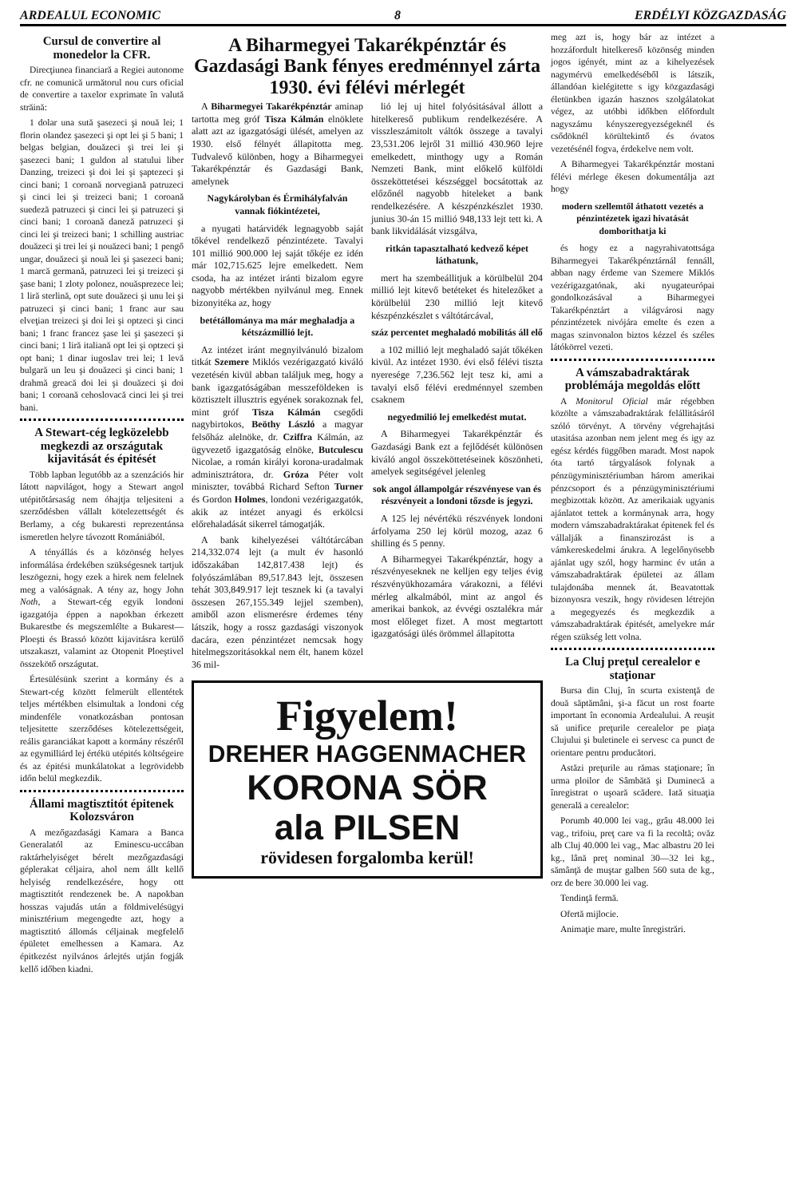ARDEALUL ECONOMIC 8 ERDÉLYI KÖZGAZDASÁG
Cursul de convertire al monedelor la CFR.
Direcţiunea financiară a Regiei autonome cfr. ne comunică următorul nou curs oficial de convertire a taxelor exprimate în valută străină:
1 dolar una sută şasezeci şi nouă lei; 1 florin olandez şasezeci şi opt lei şi 5 bani; 1 belgas belgian, douăzeci şi trei lei şi şasezeci bani; 1 guldon al statului liber Danzing, treizeci şi doi lei şi şaptezeci şi cinci bani; 1 coroană norvegiană patruzeci şi cinci lei şi treizeci bani; 1 coroană suedeză patruzeci şi cinci lei şi patruzeci şi cinci bani; 1 coroană daneză patruzeci şi cinci lei şi treizeci bani; 1 schilling austriac douăzeci şi trei lei şi nouăzeci bani; 1 pengő ungar, douăzeci şi nouă lei şi şasezeci bani; 1 marcă germană, patruzeci lei şi treizeci şi şase bani; 1 zloty polonez, nouăsprezece lei; 1 liră sterlină, opt sute douăzeci şi unu lei şi patruzeci şi cinci bani; 1 franc aur sau elveţian treizeci şi doi lei şi optzeci şi cinci bani; 1 franc francez şase lei şi şasezeci şi cinci bani; 1 liră italiană opt lei şi optzeci şi opt bani; 1 dinar iugoslav trei lei; 1 levă bulgară un leu şi douăzeci şi cinci bani; 1 drahmă greacă doi lei şi douăzeci şi doi bani; 1 coroană cehoslovacă cinci lei şi trei bani.
A Stewart-cég legközelebb megkezdi az országutak kijavitását és épitését
Több lapban legutóbb az a szenzációs hir látott napvilágot, hogy a Stewart angol utépitőtársaság nem óhajtja teljesiteni a szerződésben vállalt kötelezettségét és Berlamy, a cég bukaresti reprezentánsa ismeretlen helyre távozott Romániából.
A tényállás és a közönség helyes informálása érdekében szükségesnek tartjuk leszögezni, hogy ezek a hirek nem felelnek meg a valóságnak. A tény az, hogy John Noth, a Stewart-cég egyik londoni igazgatója éppen a napokban érkezett Bukarestbe és megszemlélte a Bukarest—Ploeşti és Brassó között kijavitásra kerülő utszakaszt, valamint az Otopenit Ploeştivel összekötő országutat.
Értesülésünk szerint a kormány és a Stewart-cég között felmerült ellentétek teljes mértékben elsimultak a londoni cég mindenféle vonatkozásban pontosan teljesitette szerződéses kötelezettségeit, reális garanciákat kapott a kormány részéről az egymilliárd lej értékü utépités költségeire és az épitési munkálatokat a legrövidebb időn belül megkezdik.
Állami magtisztitót épitenek Kolozsváron
A mezőgazdasági Kamara a Banca Generalatól az Eminescu-uccában raktárhelyiséget bérelt mezőgazdasági géplerakat céljaira, ahol nem állt kellő helyiség rendelkezésére, hogy ott magtisztitót rendezenek be. A napokban hosszas vajudás után a földmivelésügyi minisztérium megengedte azt, hogy a magtisztitó állomás céljainak megfelelő épületet emelhessen a Kamara. Az épitkezést nyilvános árlejtés utján fogják kellő időben kiadni.
A Biharmegyei Takarékpénztár és Gazdasági Bank fényes eredménnyel zárta 1930. évi félévi mérlegét
A Biharmegyei Takarékpénztár aminap tartotta meg gróf Tisza Kálmán elnöklete alatt azt az igazgatósági ülését, amelyen az 1930. első félnyét állapitotta meg. Tudvalevő különben, hogy a Biharmegyei Takarékpénztár és Gazdasági Bank, amelynek
Nagykárolyban és Érmihályfalván vannak fiókintézetei,
a nyugati határvidék legnagyobb saját tőkével rendelkező pénzintézete. Tavalyi 101 millió 900.000 lej saját tőkéje ez idén már 102,715.625 lejre emelkedett. Nem csoda, ha az intézet iránti bizalom egyre nagyobb mértékben nyilvánul meg. Ennek bizonyitéka az, hogy
betétállománya ma már meghaladja a kétszázmillió lejt.
Az intézet iránt megnyilvánuló bizalom titkát Szemere Miklós vezérigazgató kiváló vezetésén kivül abban találjuk meg, hogy a bank igazgatóságában messzeföldeken is köztisztelt illusztris egyének sorakoznak fel, mint gróf Tisza Kálmán csegődi nagybirtokos, Beöthy László a magyar felsőház alelnöke, dr. Cziffra Kálmán, az ügyvezető igazgatóság elnöke, Butculescu Nicolae, a román királyi korona-uradalmak adminisztrátora, dr. Gróza Péter volt miniszter, továbbá Richard Sefton Turner és Gordon Holmes, londoni vezérigazgatók, akik az intézet anyagi és erkölcsi előrehaladását sikerrel támogatják.
A bank kihelyezései váltótárcában 214,332.074 lejt (a mult év hasonló időszakában 142,817.438 lejt) és folyószámlában 89,517.843 lejt, összesen tehát 303,849.917 lejt tesznek ki (a tavalyi összesen 267,155.349 lejjel szemben), amiből azon elismerésre érdemes tény látszik, hogy a rossz gazdasági viszonyok dacára, ezen pénzintézet nemcsak hogy hitelmegszoritásokkal nem élt, hanem közel 36 mil-
lió lej uj hitel folyósitásával állott a hitelkereső publikum rendelkezésére. A visszleszámitolt váltók összege a tavalyi 23,531.206 lejről 31 millió 430.960 lejre emelkedett, minthogy ugy a Román Nemzeti Bank, mint előkelő külföldi összeköttetései készséggel bocsátottak az előzőnél nagyobb hiteleket a bank rendelkezésére. A készpénzkészlet 1930. junius 30-án 15 millió 948,133 lejt tett ki. A bank likvidálását vizsgálva,
ritkán tapasztalható kedvező képet láthatunk,
mert ha szembeállitjuk a körülbelül 204 millió lejt kitevő betéteket és hitelezőket a körülbelül 230 millió lejt kitevő készpénzkészlet s váltótárcával,
száz percentet meghaladó mobilitás áll elő
a 102 millió lejt meghaladó saját tőkéken kivül. Az intézet 1930. évi első félévi tiszta nyeresége 7,236.562 lejt tesz ki, ami a tavalyi első félévi eredménnyel szemben csaknem
negyedmilió lej emelkedést mutat.
A Biharmegyei Takarékpénztár és Gazdasági Bank ezt a fejlődését különösen kiváló angol összeköttetéseinek köszönheti, amelyek segitségével jelenleg
sok angol állampolgár részvényese van és részvényeit a londoni tőzsde is jegyzi.
A 125 lej névértékü részvények londoni árfolyama 250 lej körül mozog, azaz 6 shilling és 5 penny.
A Biharmegyei Takarékpénztár, hogy a részvényeseknek ne kelljen egy teljes évig részvényükhozamára várakozni, a félévi mérleg alkalmából, mint az angol és amerikai bankok, az évvégi osztalékra már most előleget fizet. A most megtartott igazgatósági ülés örömmel állapitotta
Figyelem!
DREHER HAGGENMACHER
KORONA SÖR
ala PILSEN
rövidesen forgalomba kerül!
meg azt is, hogy bár az intézet a hozzáfordult hitelkereső közönség minden jogos igényét, mint az a kihelyezések nagymérvü emelkedéséből is látszik, állandóan kielégitette s igy közgazdasági életünkben igazán hasznos szolgálatokat végez, az utóbbi időkben előfordult nagyszámu kényszeregyezségeknél és csődöknél körültekintő és óvatos vezetésénél fogva, érdekelve nem volt.
A Biharmegyei Takarékpénztár mostani félévi mérlege ékesen dokumentálja azt hogy
modern szellemtől áthatott vezetés a pénzintézetek igazi hivatását domborithatja ki
és hogy ez a nagyrahivatottsága Biharmegyei Takarékpénztárnál fennáll, abban nagy érdeme van Szemere Miklós vezérigazgatónak, aki nyugateurópai gondolkozásával a Biharmegyei Takarékpénztárt a világvárosi nagy pénzintézetek nivójára emelte és ezen a magas szinvonalon biztos kézzel és széles látókörrel vezeti.
A vámszabadraktárak problémája megoldás előtt
A Monitorul Oficial már régebben közölte a vámszabadraktárak felállitásáról szóló törvényt. A törvény végrehajtási utasitása azonban nem jelent meg és igy az egész kérdés függőben maradt. Most napok óta tartó tárgyalások folynak a pénzügyminisztériumban három amerikai pénzcsoport és a pénzügyminisztériumi megbizottak között. Az amerikaiak ugyanis ajánlatot tettek a kormánynak arra, hogy modern vámszabadraktárakat épitenek fel és vállalják a finanszirozást is a vámkereskedelmi árukra. A legelőnyösebb ajánlat ugy szól, hogy harminc év után a vámszabadraktárak épületei az állam tulajdonába mennek át. Beavatottak bizonyosra veszik, hogy rövidesen létrejön a megegyezés és megkezdik a vámszabadraktárak épitését, amelyekre már régen szükség lett volna.
La Cluj preţul cerealelor e staţionar
Bursa din Cluj, în scurta existenţă de două săptămâni, şi-a făcut un rost foarte important în economia Ardealului. A reuşit să unifice preţurile cerealelor pe piaţa Clujului şi buletinele ei servesc ca punct de orientare pentru producători.
Astăzi preţurile au rămas staţionare; în urma ploilor de Sâmbătă şi Duminecă a înregistrat o uşoară scădere. Iată situaţia generală a cerealelor:
Porumb 40.000 lei vag., grâu 48.000 lei vag., trifoiu, preţ care va fi la recoltă; ovăz alb Cluj 40.000 lei vag., Mac albastru 20 lei kg., lână preţ nominal 30—32 lei kg., sămânţă de muştar galben 560 suta de kg., orz de bere 30.000 lei vag.
Tendinţă fermă.
Ofertă mijlocie.
Animaţie mare, multe înregistrări.